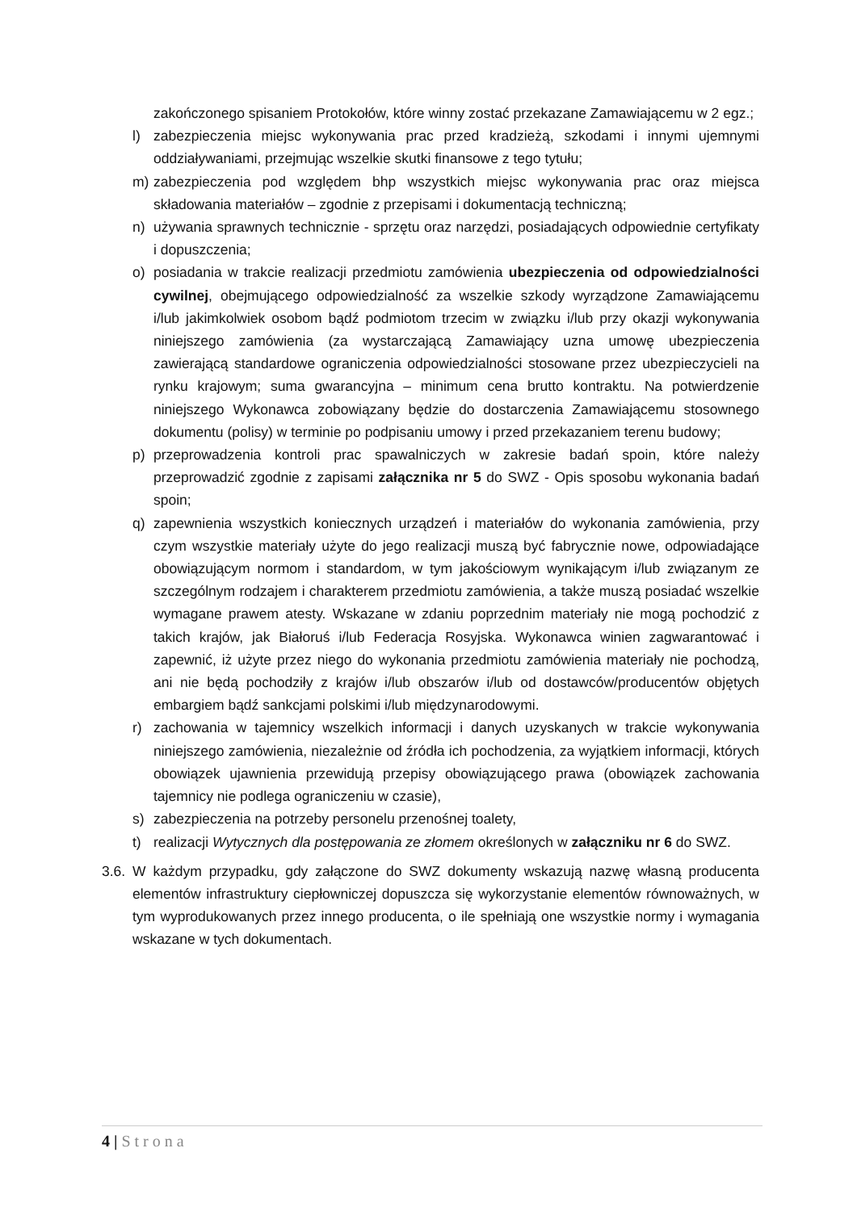zakończonego spisaniem Protokołów, które winny zostać przekazane Zamawiającemu w 2 egz.;
l) zabezpieczenia miejsc wykonywania prac przed kradzieżą, szkodami i innymi ujemnymi oddziaływaniami, przejmując wszelkie skutki finansowe z tego tytułu;
m) zabezpieczenia pod względem bhp wszystkich miejsc wykonywania prac oraz miejsca składowania materiałów – zgodnie z przepisami i dokumentacją techniczną;
n) używania sprawnych technicznie - sprzętu oraz narzędzi, posiadających odpowiednie certyfikaty i dopuszczenia;
o) posiadania w trakcie realizacji przedmiotu zamówienia ubezpieczenia od odpowiedzialności cywilnej, obejmującego odpowiedzialność za wszelkie szkody wyrządzone Zamawiającemu i/lub jakimkolwiek osobom bądź podmiotom trzecim w związku i/lub przy okazji wykonywania niniejszego zamówienia (za wystarczającą Zamawiający uzna umowę ubezpieczenia zawierającą standardowe ograniczenia odpowiedzialności stosowane przez ubezpieczycieli na rynku krajowym; suma gwarancyjna – minimum cena brutto kontraktu. Na potwierdzenie niniejszego Wykonawca zobowiązany będzie do dostarczenia Zamawiającemu stosownego dokumentu (polisy) w terminie po podpisaniu umowy i przed przekazaniem terenu budowy;
p) przeprowadzenia kontroli prac spawalniczych w zakresie badań spoin, które należy przeprowadzić zgodnie z zapisami załącznika nr 5 do SWZ - Opis sposobu wykonania badań spoin;
q) zapewnienia wszystkich koniecznych urządzeń i materiałów do wykonania zamówienia, przy czym wszystkie materiały użyte do jego realizacji muszą być fabrycznie nowe, odpowiadające obowiązującym normom i standardom, w tym jakościowym wynikającym i/lub związanym ze szczególnym rodzajem i charakterem przedmiotu zamówienia, a także muszą posiadać wszelkie wymagane prawem atesty. Wskazane w zdaniu poprzednim materiały nie mogą pochodzić z takich krajów, jak Białoruś i/lub Federacja Rosyjska. Wykonawca winien zagwarantować i zapewnić, iż użyte przez niego do wykonania przedmiotu zamówienia materiały nie pochodzą, ani nie będą pochodziły z krajów i/lub obszarów i/lub od dostawców/producentów objętych embargiem bądź sankcjami polskimi i/lub międzynarodowymi.
r) zachowania w tajemnicy wszelkich informacji i danych uzyskanych w trakcie wykonywania niniejszego zamówienia, niezależnie od źródła ich pochodzenia, za wyjątkiem informacji, których obowiązek ujawnienia przewidują przepisy obowiązującego prawa (obowiązek zachowania tajemnicy nie podlega ograniczeniu w czasie),
s) zabezpieczenia na potrzeby personelu przenośnej toalety,
t) realizacji Wytycznych dla postępowania ze złomem określonych w załączniku nr 6 do SWZ.
3.6.
W każdym przypadku, gdy załączone do SWZ dokumenty wskazują nazwę własną producenta elementów infrastruktury ciepłowniczej dopuszcza się wykorzystanie elementów równoważnych, w tym wyprodukowanych przez innego producenta, o ile spełniają one wszystkie normy i wymagania wskazane w tych dokumentach.
4 | Strona